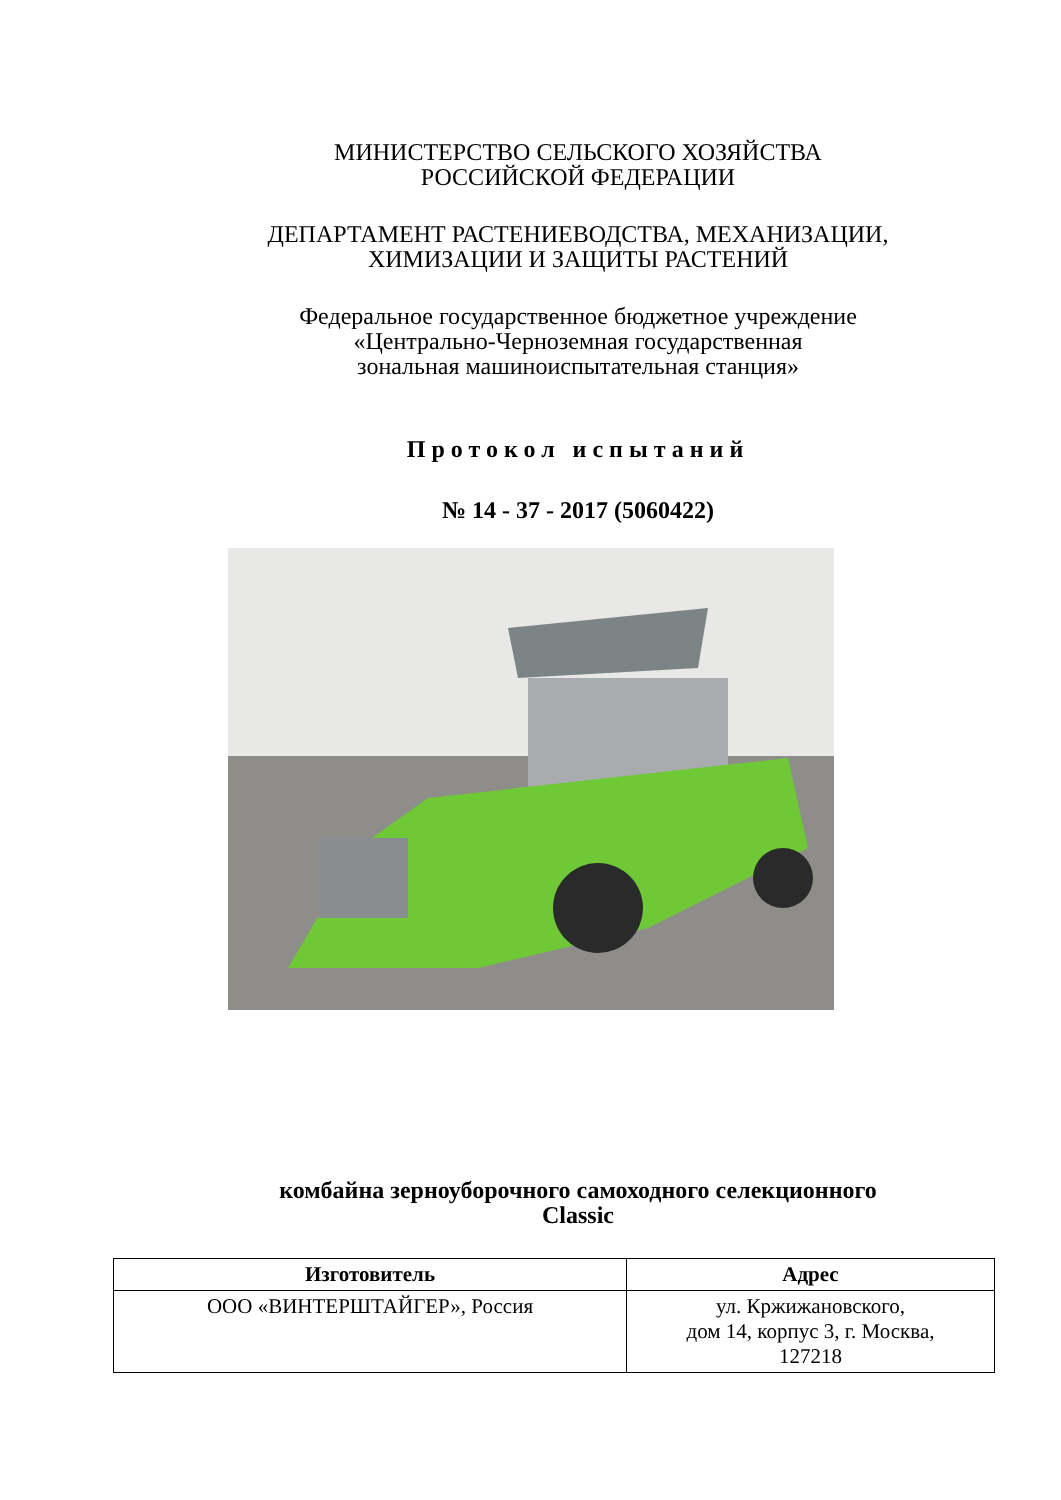МИНИСТЕРСТВО СЕЛЬСКОГО ХОЗЯЙСТВА
РОССИЙСКОЙ ФЕДЕРАЦИИ
ДЕПАРТАМЕНТ РАСТЕНИЕВОДСТВА, МЕХАНИЗАЦИИ,
ХИМИЗАЦИИ И ЗАЩИТЫ РАСТЕНИЙ
Федеральное государственное бюджетное учреждение
«Центрально-Черноземная государственная
зональная машиноиспытательная станция»
Протокол испытаний
№ 14 - 37 - 2017 (5060422)
комбайна зерноуборочного самоходного селекционного
Classic
| Изготовитель | Адрес |
| --- | --- |
| ООО «ВИНТЕРШТАЙГЕР», Россия | ул. Кржижановского, дом 14, корпус 3, г. Москва, 127218 |